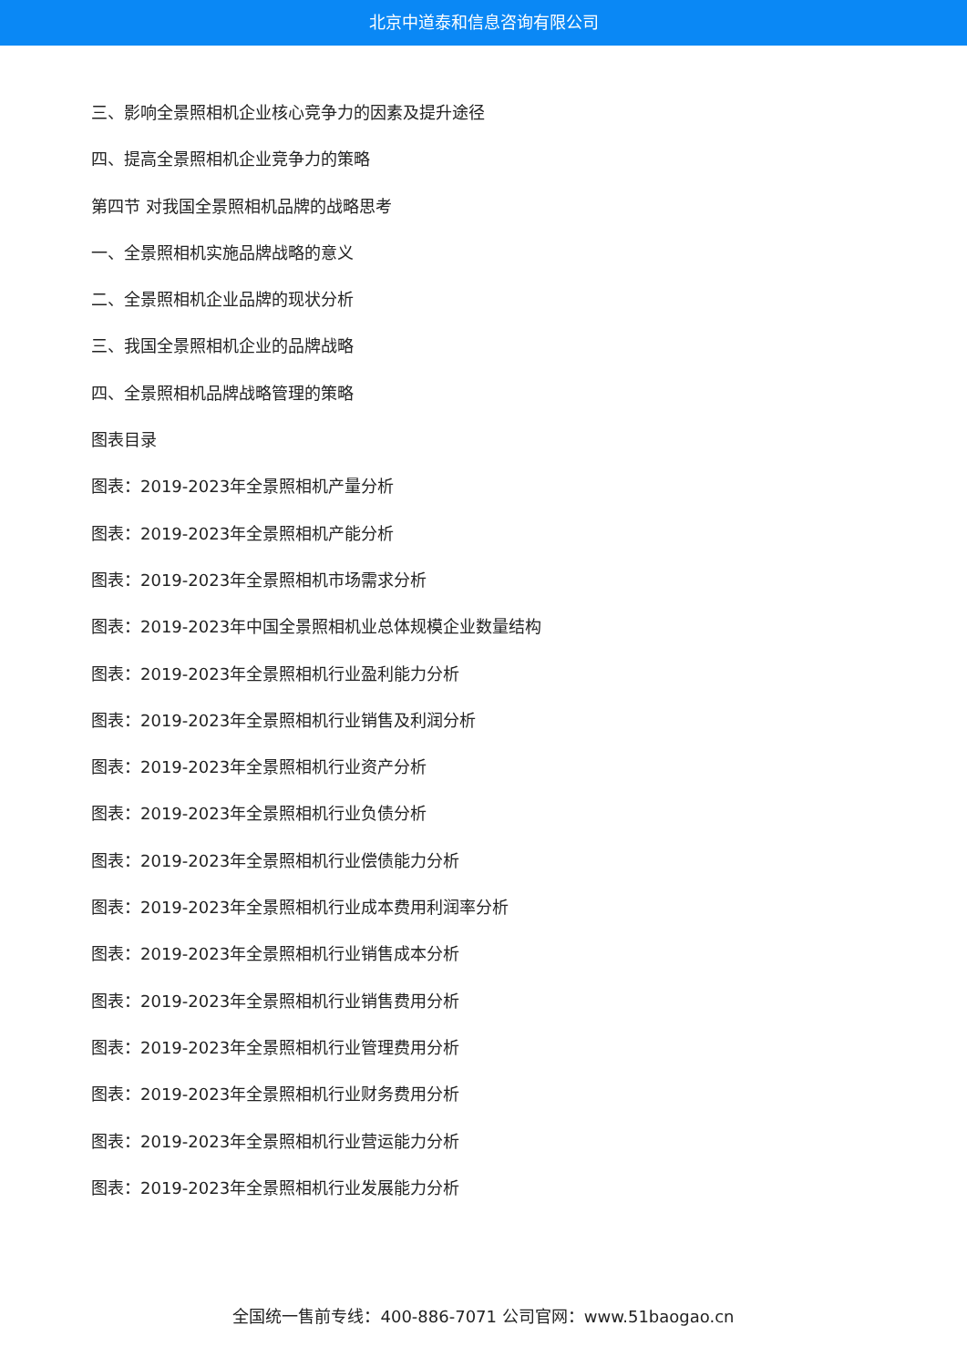北京中道泰和信息咨询有限公司
三、影响全景照相机企业核心竞争力的因素及提升途径
四、提高全景照相机企业竞争力的策略
第四节 对我国全景照相机品牌的战略思考
一、全景照相机实施品牌战略的意义
二、全景照相机企业品牌的现状分析
三、我国全景照相机企业的品牌战略
四、全景照相机品牌战略管理的策略
图表目录
图表：2019-2023年全景照相机产量分析
图表：2019-2023年全景照相机产能分析
图表：2019-2023年全景照相机市场需求分析
图表：2019-2023年中国全景照相机业总体规模企业数量结构
图表：2019-2023年全景照相机行业盈利能力分析
图表：2019-2023年全景照相机行业销售及利润分析
图表：2019-2023年全景照相机行业资产分析
图表：2019-2023年全景照相机行业负债分析
图表：2019-2023年全景照相机行业偿债能力分析
图表：2019-2023年全景照相机行业成本费用利润率分析
图表：2019-2023年全景照相机行业销售成本分析
图表：2019-2023年全景照相机行业销售费用分析
图表：2019-2023年全景照相机行业管理费用分析
图表：2019-2023年全景照相机行业财务费用分析
图表：2019-2023年全景照相机行业营运能力分析
图表：2019-2023年全景照相机行业发展能力分析
全国统一售前专线：400-886-7071 公司官网：www.51baogao.cn